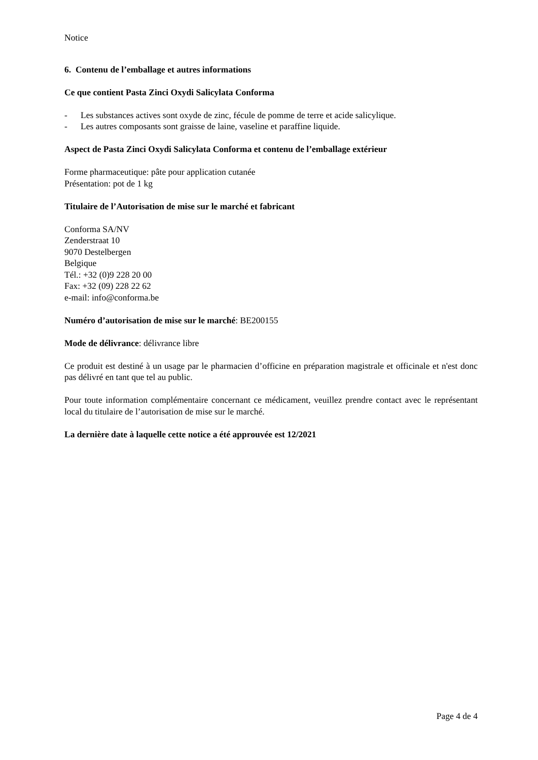Notice
6. Contenu de l’emballage et autres informations
Ce que contient Pasta Zinci Oxydi Salicylata Conforma
- Les substances actives sont oxyde de zinc, fécule de pomme de terre et acide salicylique.
- Les autres composants sont graisse de laine, vaseline et paraffine liquide.
Aspect de Pasta Zinci Oxydi Salicylata Conforma et contenu de l’emballage extérieur
Forme pharmaceutique: pâte pour application cutanée
Présentation: pot de 1 kg
Titulaire de l’Autorisation de mise sur le marché et fabricant
Conforma SA/NV
Zenderstraat 10
9070 Destelbergen
Belgique
Tél.: +32 (0)9 228 20 00
Fax: +32 (09) 228 22 62
e-mail: info@conforma.be
Numéro d’autorisation de mise sur le marché: BE200155
Mode de délivrance: délivrance libre
Ce produit est destiné à un usage par le pharmacien d’officine en préparation magistrale et officinale et n'est donc pas délivré en tant que tel au public.
Pour toute information complémentaire concernant ce médicament, veuillez prendre contact avec le représentant local du titulaire de l’autorisation de mise sur le marché.
La dernière date à laquelle cette notice a été approuvée est 12/2021
Page 4 de 4